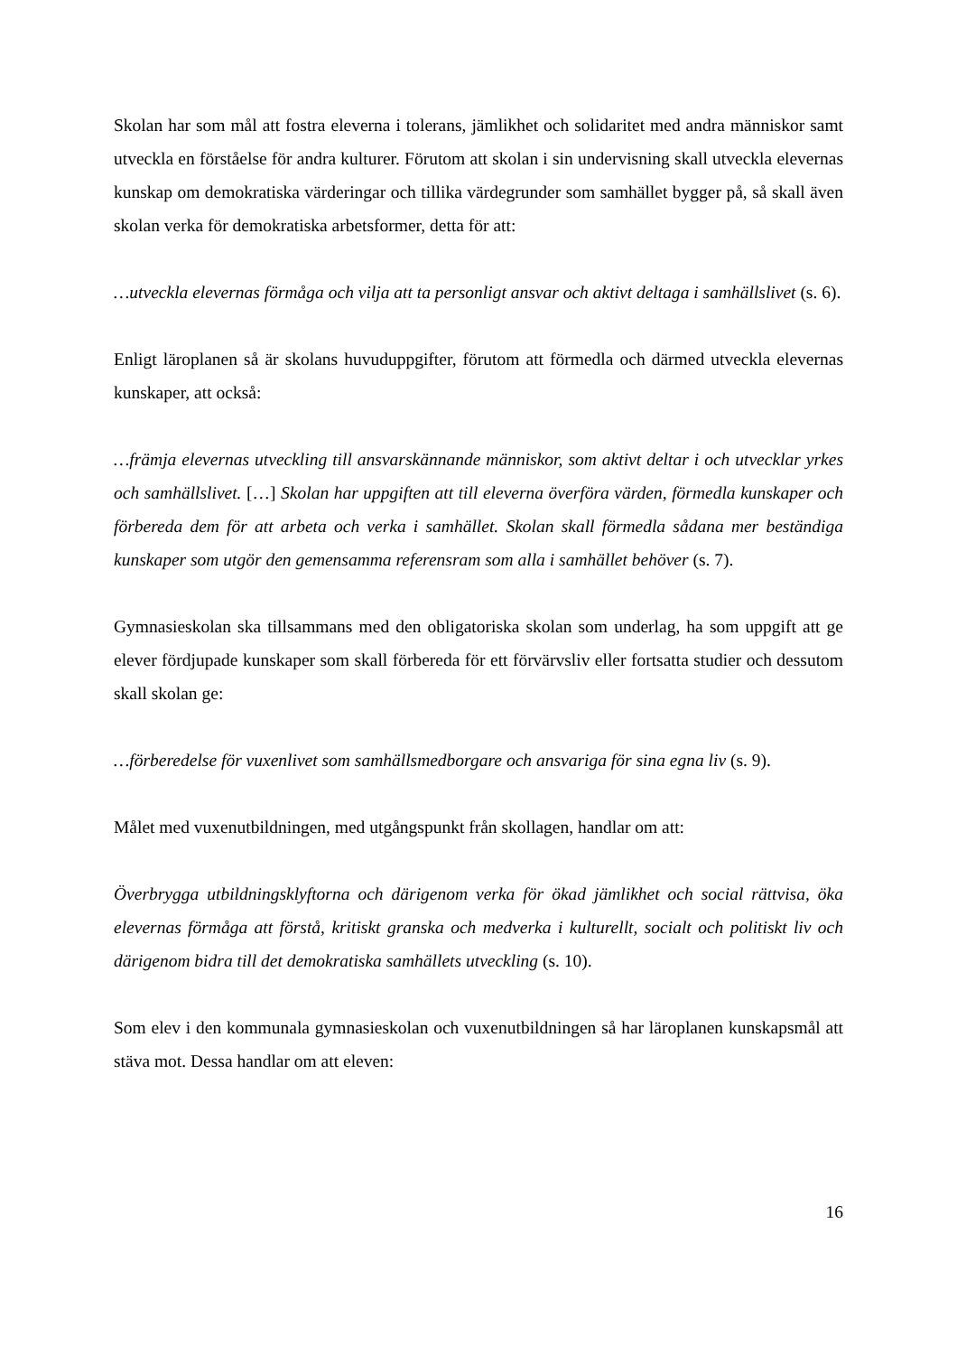Skolan har som mål att fostra eleverna i tolerans, jämlikhet och solidaritet med andra människor samt utveckla en förståelse för andra kulturer. Förutom att skolan i sin undervisning skall utveckla elevernas kunskap om demokratiska värderingar och tillika värdegrunder som samhället bygger på, så skall även skolan verka för demokratiska arbetsformer, detta för att:
…utveckla elevernas förmåga och vilja att ta personligt ansvar och aktivt deltaga i samhällslivet (s. 6).
Enligt läroplanen så är skolans huvuduppgifter, förutom att förmedla och därmed utveckla elevernas kunskaper, att också:
…främja elevernas utveckling till ansvarskännande människor, som aktivt deltar i och utvecklar yrkes och samhällslivet. […] Skolan har uppgiften att till eleverna överföra värden, förmedla kunskaper och förbereda dem för att arbeta och verka i samhället. Skolan skall förmedla sådana mer beständiga kunskaper som utgör den gemensamma referensram som alla i samhället behöver (s. 7).
Gymnasieskolan ska tillsammans med den obligatoriska skolan som underlag, ha som uppgift att ge elever fördjupade kunskaper som skall förbereda för ett förvärvsliv eller fortsatta studier och dessutom skall skolan ge:
…förberedelse för vuxenlivet som samhällsmedborgare och ansvariga för sina egna liv (s. 9).
Målet med vuxenutbildningen, med utgångspunkt från skollagen, handlar om att:
Överbrygga utbildningsklyftorna och därigenom verka för ökad jämlikhet och social rättvisa, öka elevernas förmåga att förstå, kritiskt granska och medverka i kulturellt, socialt och politiskt liv och därigenom bidra till det demokratiska samhällets utveckling (s. 10).
Som elev i den kommunala gymnasieskolan och vuxenutbildningen så har läroplanen kunskapsmål att stäva mot. Dessa handlar om att eleven:
16